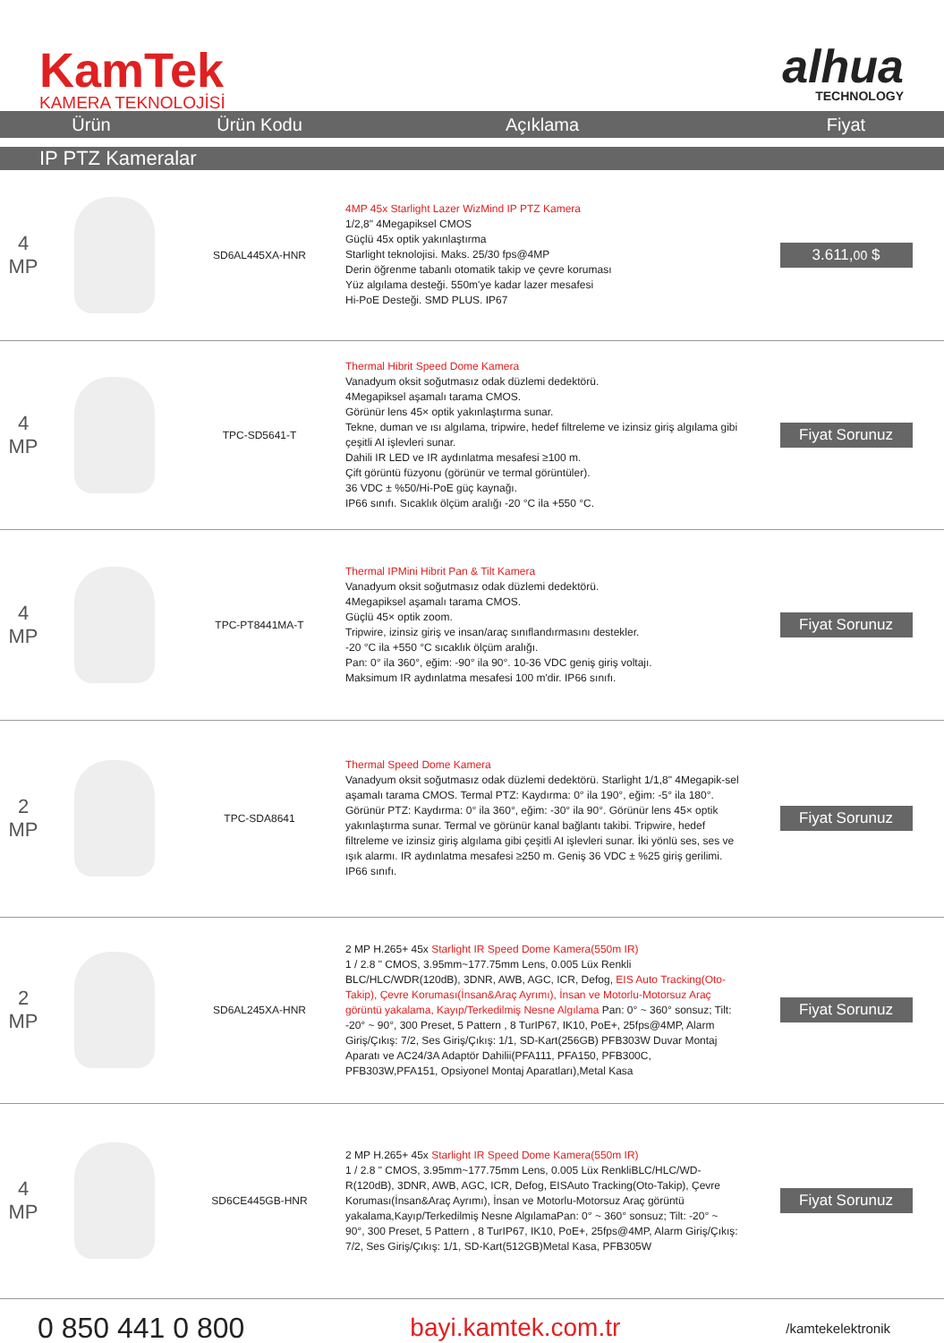KamTek
KAMERA TEKNOLOJİSİ
alhua
TECHNOLOGY
| Ürün | | Ürün Kodu | Açıklama | Fiyat |
| --- | --- | --- | --- | --- |
| IP PTZ Kameralar | | | | |
| 4 MP | | SD6AL445XA-HNR | 4MP 45x Starlight Lazer WizMind IP PTZ Kamera 1/2,8" 4Megapiksel CMOS Güçlü 45x optik yakınlaştırma Starlight teknolojisi. Maks. 25/30 fps@4MP Derin öğrenme tabanlı otomatik takip ve çevre koruması Yüz algılama desteği. 550m'ye kadar lazer mesafesi Hi-PoE Desteği. SMD PLUS. IP67 | 3.611, 00 $ |
| 4 MP | | TPC-SD5641-T | Thermal Hibrit Speed Dome Kamera Vanadyum oksit soğutmasız odak düzlemi dedektörü. 4Megapiksel aşamalı tarama CMOS. Görünür lens 45× optik yakınlaştırma sunar. Tekne, duman ve ısı algılama, tripwire, hedef filtreleme ve izinsiz giriş algılama gibi çeşitli AI işlevleri sunar. Dahili IR LED ve IR aydınlatma mesafesi ≥100 m. Çift görüntü füzyonu (görünür ve termal görüntüler). 36 VDC ± %50/Hi-PoE güç kaynağı. IP66 sınıfı. Sıcaklık ölçüm aralığı -20 °C ila +550 °C. | Fiyat Sorunuz |
| 4 MP | | TPC-PT8441MA-T | Thermal IPMini Hibrit Pan & Tilt Kamera Vanadyum oksit soğutmasız odak düzlemi dedektörü. 4Megapiksel aşamalı tarama CMOS. Güçlü 45× optik zoom. Tripwire, izinsiz giriş ve insan/araç sınıflandırmasını destekler. -20 °C ila +550 °C sıcaklık ölçüm aralığı. Pan: 0° ila 360°, eğim: -90° ila 90°. 10-36 VDC geniş giriş voltajı. Maksimum IR aydınlatma mesafesi 100 m'dir. IP66 sınıfı. | Fiyat Sorunuz |
| 2 MP | | TPC-SDA8641 | Thermal Speed Dome Kamera Vanadyum oksit soğutmasız odak düzlemi dedektörü. Starlight 1/1,8" 4Megapik-sel aşamalı tarama CMOS. Termal PTZ: Kaydırma: 0° ila 190°, eğim: -5° ila 180°. Görünür PTZ: Kaydırma: 0° ila 360°, eğim: -30° ila 90°. Görünür lens 45× optik yakınlaştırma sunar. Termal ve görünür kanal bağlantı takibi. Tripwire, hedef filtreleme ve izinsiz giriş algılama gibi çeşitli AI işlevleri sunar. İki yönlü ses, ses ve ışık alarmı. IR aydınlatma mesafesi ≥250 m. Geniş 36 VDC ± %25 giriş gerilimi. IP66 sınıfı. | Fiyat Sorunuz |
| 2 MP | | SD6AL245XA-HNR | 2 MP H.265+ 45x Starlight IR Speed Dome Kamera(550m IR) 1 / 2.8 " CMOS, 3.95mm~177.75mm Lens, 0.005 Lüx Renkli BLC/HLC/WDR(120dB), 3DNR, AWB, AGC, ICR, Defog, EIS Auto Tracking(Oto-Takip), Çevre Koruması(İnsan&Araç Ayrımı), İnsan ve Motorlu-Motorsuz Araç görüntü yakalama, Kayıp/Terkedilmiş Nesne Algılama Pan: 0° ~ 360° sonsuz; Tilt: -20° ~ 90°, 300 Preset, 5 Pattern , 8 TurIP67, IK10, PoE+, 25fps@4MP, Alarm Giriş/Çıkış: 7/2, Ses Giriş/Çıkış: 1/1, SD-Kart(256GB) PFB303W Duvar Montaj Aparatı ve AC24/3A Adaptör Dahilii(PFA111, PFA150, PFB300C, PFB303W,PFA151, Opsiyonel Montaj Aparatları),Metal Kasa | Fiyat Sorunuz |
| 4 MP | | SD6CE445GB-HNR | 2 MP H.265+ 45x Starlight IR Speed Dome Kamera(550m IR) 1 / 2.8 " CMOS, 3.95mm~177.75mm Lens, 0.005 Lüx RenkliBLC/HLC/WD-R(120dB), 3DNR, AWB, AGC, ICR, Defog, EISAuto Tracking(Oto-Takip), Çevre Koruması(İnsan&Araç Ayrımı), İnsan ve Motorlu-Motorsuz Araç görüntü yakalama,Kayıp/Terkedilmiş Nesne AlgılamaPan: 0° ~ 360° sonsuz; Tilt: -20° ~ 90°, 300 Preset, 5 Pattern , 8 TurIP67, IK10, PoE+, 25fps@4MP, Alarm Giriş/Çıkış: 7/2, Ses Giriş/Çıkış: 1/1, SD-Kart(512GB)Metal Kasa, PFB305W | Fiyat Sorunuz |
0 850 441 0 800 bayi.kamtek.com.tr /kamtekelektronik